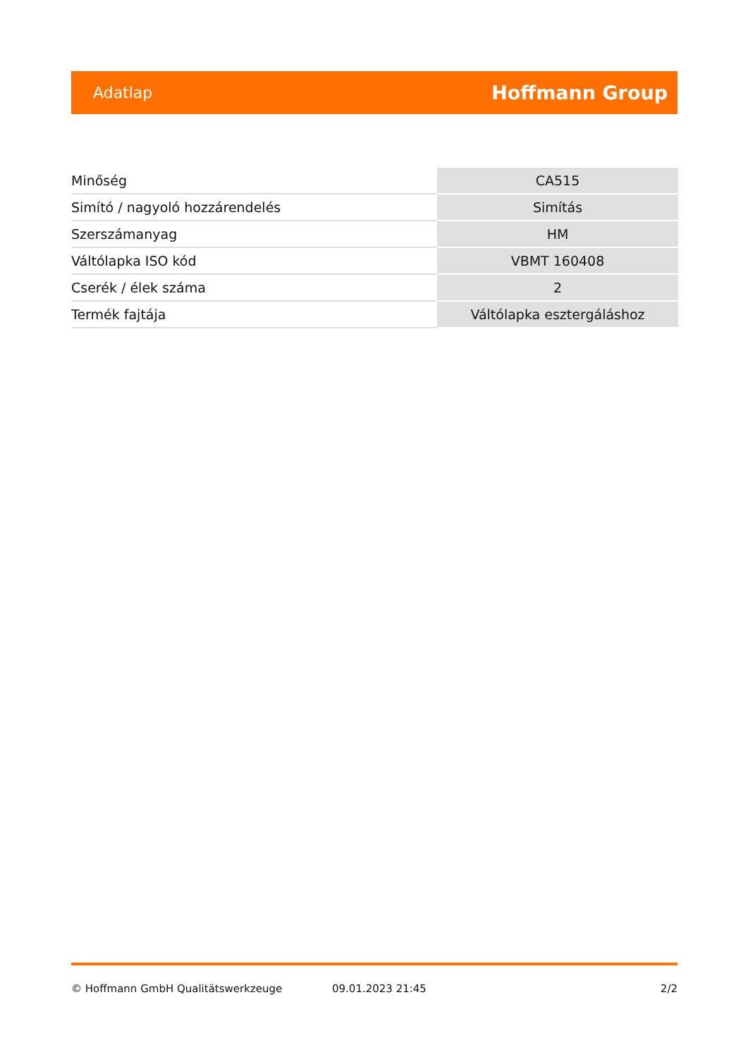Adatlap Hoffmann Group
| Minőség | CA515 |
| Simító / nagyoló hozzárendelés | Simítás |
| Szerszámanyag | HM |
| Váltólapka ISO kód | VBMT 160408 |
| Cserék / élek száma | 2 |
| Termék fajtája | Váltólapka esztergáláshoz |
© Hoffmann GmbH Qualitätswerkzeuge 09.01.2023 21:45 2/2